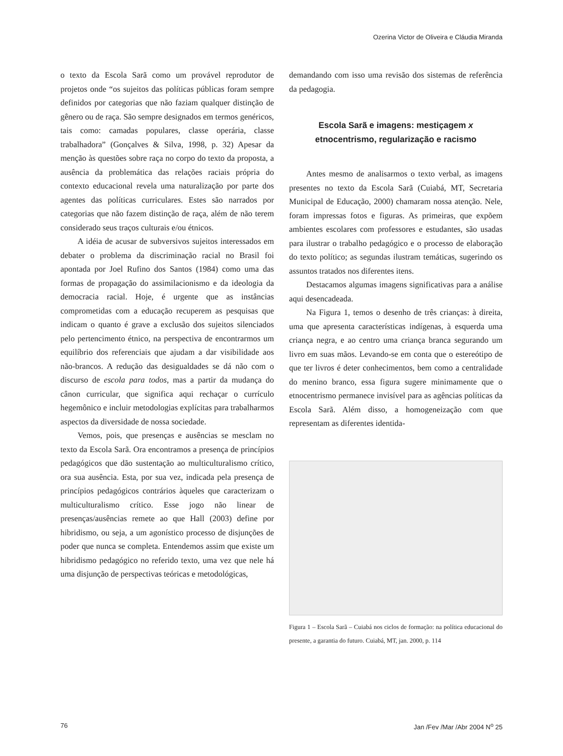Ozerina Victor de Oliveira e Cláudia Miranda
o texto da Escola Sarã como um provável reprodutor de projetos onde “os sujeitos das políticas públicas foram sempre definidos por categorias que não faziam qualquer distinção de gênero ou de raça. São sempre designados em termos genéricos, tais como: camadas populares, classe operária, classe trabalhadora” (Gonçalves & Silva, 1998, p. 32) Apesar da menção às questões sobre raça no corpo do texto da proposta, a ausência da problemática das relações raciais própria do contexto educacional revela uma naturalização por parte dos agentes das políticas curriculares. Estes são narrados por categorias que não fazem distinção de raça, além de não terem considerado seus traços culturais e/ou étnicos.
A idéia de acusar de subversivos sujeitos interessados em debater o problema da discriminação racial no Brasil foi apontada por Joel Rufino dos Santos (1984) como uma das formas de propagação do assimilacionismo e da ideologia da democracia racial. Hoje, é urgente que as instâncias comprometidas com a educação recuperem as pesquisas que indicam o quanto é grave a exclusão dos sujeitos silenciados pelo pertencimento étnico, na perspectiva de encontrarmos um equilíbrio dos referenciais que ajudam a dar visibilidade aos não-brancos. A redução das desigualdades se dá não com o discurso de escola para todos, mas a partir da mudança do cânon curricular, que significa aqui rechaçar o currículo hegemônico e incluir metodologias explícitas para trabalharmos aspectos da diversidade de nossa sociedade.
Vemos, pois, que presenças e ausências se mesclam no texto da Escola Sarã. Ora encontramos a presença de princípios pedagógicos que dão sustentação ao multiculturalismo crítico, ora sua ausência. Esta, por sua vez, indicada pela presença de princípios pedagógicos contrários àqueles que caracterizam o multiculturalismo crítico. Esse jogo não linear de presenças/ausências remete ao que Hall (2003) define por hibridismo, ou seja, a um agonístico processo de disjunções de poder que nunca se completa. Entendemos assim que existe um hibridismo pedagógico no referido texto, uma vez que nele há uma disjunção de perspectivas teóricas e metodológicas,
demandando com isso uma revisão dos sistemas de referência da pedagogia.
Escola Sarã e imagens: mestiçagem x
etnocentrismo, regularização e racismo
Antes mesmo de analisarmos o texto verbal, as imagens presentes no texto da Escola Sarã (Cuiabá, MT, Secretaria Municipal de Educação, 2000) chamaram nossa atenção. Nele, foram impressas fotos e figuras. As primeiras, que expõem ambientes escolares com professores e estudantes, são usadas para ilustrar o trabalho pedagógico e o processo de elaboração do texto político; as segundas ilustram temáticas, sugerindo os assuntos tratados nos diferentes itens.
Destacamos algumas imagens significativas para a análise aqui desencadeada.
Na Figura 1, temos o desenho de três crianças: à direita, uma que apresenta características indígenas, à esquerda uma criança negra, e ao centro uma criança branca segurando um livro em suas mãos. Levando-se em conta que o estereótipo de que ter livros é deter conhecimentos, bem como a centralidade do menino branco, essa figura sugere minimamente que o etnocentrismo permanece invisível para as agências políticas da Escola Sarã. Além disso, a homogeneização com que representam as diferentes identida-
Figura 1 – Escola Sarã – Cuiabá nos ciclos de formação: na política educacional do presente, a garantia do futuro. Cuiabá, MT, jan. 2000, p. 114
76 Jan /Fev /Mar /Abr 2004 N<sup>o</sup> 25